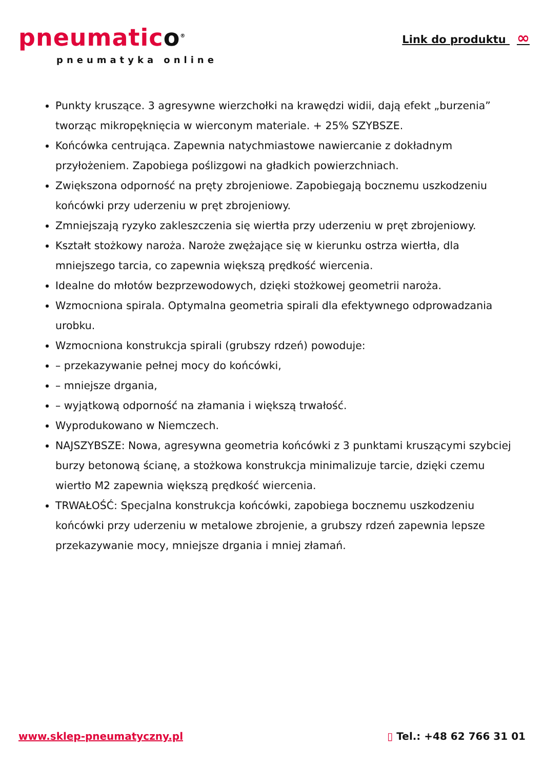pneumatico<sup>®</sup>
pneumatyka online
Link do produktu ∞
Punkty kruszące. 3 agresywne wierzchołki na krawędzi widii, dają efekt „burzenia” tworząc mikropęknięcia w wierconym materiale. + 25% SZYBSZE.
Końcówka centrująca. Zapewnia natychmiastowe nawiercanie z dokładnym przyłożeniem. Zapobiega poślizgowi na gładkich powierzchniach.
Zwiększona odporność na pręty zbrojeniowe. Zapobiegają bocznemu uszkodzeniu końcówki przy uderzeniu w pręt zbrojeniowy.
Zmniejszają ryzyko zakleszczenia się wiertła przy uderzeniu w pręt zbrojeniowy.
Kształt stożkowy naroża. Naroże zwężające się w kierunku ostrza wiertła, dla mniejszego tarcia, co zapewnia większą prędkość wiercenia.
Idealne do młotów bezprzewodowych, dzięki stożkowej geometrii naroża.
Wzmocniona spirala. Optymalna geometria spirali dla efektywnego odprowadzania urobku.
Wzmocniona konstrukcja spirali (grubszy rdzeń) powoduje:
– przekazywanie pełnej mocy do końcówki,
– mniejsze drgania,
– wyjątkową odporność na złamania i większą trwałość.
Wyprodukowano w Niemczech.
NAJSZYBSZE: Nowa, agresywna geometria końcówki z 3 punktami kruszącymi szybciej burzy betonową ścianę, a stożkowa konstrukcja minimalizuje tarcie, dzięki czemu wiertło M2 zapewnia większą prędkość wiercenia.
TRWAŁOŚĆ: Specjalna konstrukcja końcówki, zapobiega bocznemu uszkodzeniu końcówki przy uderzeniu w metalowe zbrojenie, a grubszy rdzeń zapewnia lepsze przekazywanie mocy, mniejsze drgania i mniej złamań.
www.sklep-pneumatyczny.pl ▯ Tel.: +48 62 766 31 01